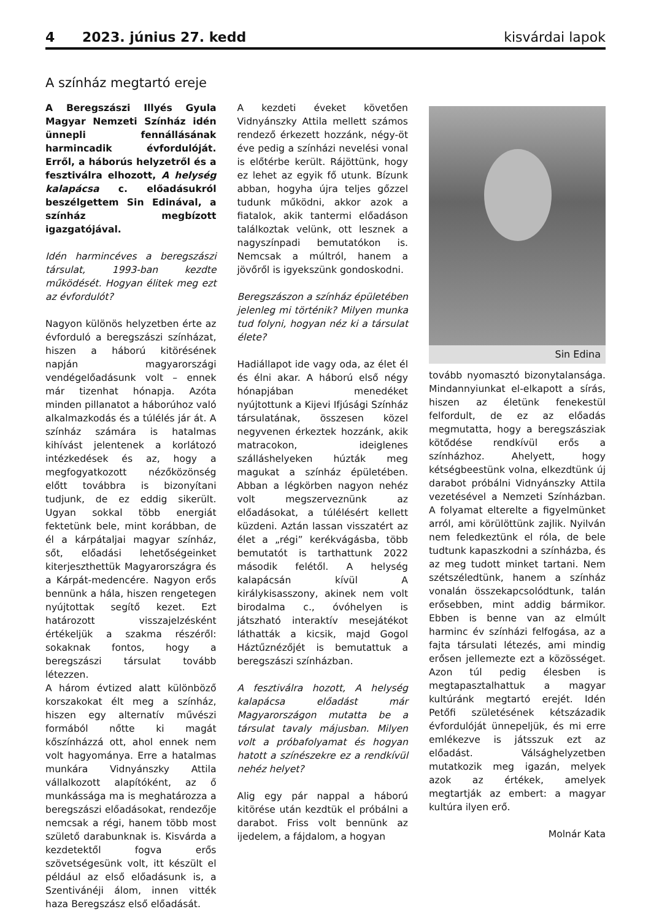4 2023. június 27. kedd kisvárdai lapok
A színház megtartó ereje
A Beregszászi Illyés Gyula Magyar Nemzeti Színház idén ünnepli fennállásának harmincadik évfordulóját. Erről, a háborús helyzetről és a fesztiválra elhozott, A helység kalapácsa c. előadásukról beszélgettem Sin Edinával, a színház megbízott igazgatójával.
Idén harmincéves a beregszászi társulat, 1993-ban kezdte működését. Hogyan élitek meg ezt az évfordulót?
Nagyon különös helyzetben érte az évforduló a beregszászi színházat, hiszen a háború kitörésének napján magyarországi vendégelőadásunk volt – ennek már tizenhat hónapja. Azóta minden pillanatot a háborúhoz való alkalmazkodás és a túlélés jár át. A színház számára is hatalmas kihívást jelentenek a korlátozó intézkedések és az, hogy a megfogyatkozott nézőközönség előtt továbbra is bizonyítani tudjunk, de ez eddig sikerült. Ugyan sokkal több energiát fektetünk bele, mint korábban, de él a kárpátaljai magyar színház, sőt, előadási lehetőségeinket kiterjeszthettük Magyarországra és a Kárpát-medencére. Nagyon erős bennünk a hála, hiszen rengetegen nyújtottak segítő kezet. Ezt határozott visszajelzésként értékeljük a szakma részéről: sokaknak fontos, hogy a beregszászi társulat tovább létezzen.
A három évtized alatt különböző korszakokat élt meg a színház, hiszen egy alternatív művészi formából nőtte ki magát kőszínházzá ott, ahol ennek nem volt hagyománya. Erre a hatalmas munkára Vidnyánszky Attila vállalkozott alapítóként, az ő munkássága ma is meghatározza a beregszászi előadásokat, rendezője nemcsak a régi, hanem több most születő darabunknak is. Kisvárda a kezdetektől fogva erős szövetségesünk volt, itt készült el például az első előadásunk is, a Szentivánéji álom, innen vitték haza Beregszász első előadását.
A kezdeti éveket követően Vidnyánszky Attila mellett számos rendező érkezett hozzánk, négy-öt éve pedig a színházi nevelési vonal is előtérbe került. Rájöttünk, hogy ez lehet az egyik fő utunk. Bízunk abban, hogyha újra teljes gőzzel tudunk működni, akkor azok a fiatalok, akik tantermi előadáson találkoztak velünk, ott lesznek a nagyszínpadi bemutatókon is. Nemcsak a múltról, hanem a jövőről is igyekszünk gondoskodni.
Beregszászon a színház épületében jelenleg mi történik? Milyen munka tud folyni, hogyan néz ki a társulat élete?
Hadiállapot ide vagy oda, az élet él és élni akar. A háború első négy hónapjában menedéket nyújtottunk a Kijevi Ifjúsági Színház társulatának, összesen közel negyvenen érkeztek hozzánk, akik matracokon, ideiglenes szálláshelyeken húzták meg magukat a színház épületében. Abban a légkörben nagyon nehéz volt megszerveznünk az előadásokat, a túlélésért kellett küzdeni. Aztán lassan visszatért az élet a „régi” kerékvágásba, több bemutatót is tarthattunk 2022 második felétől. A helység kalapácsán kívül A királykisasszony, akinek nem volt birodalma c., óvóhelyen is játszható interaktív mesejátékot láthatták a kicsik, majd Gogol Háztűznézőjét is bemutattuk a beregszászi színházban.
A fesztiválra hozott, A helység kalapácsa előadást már Magyarországon mutatta be a társulat tavaly májusban. Milyen volt a próbafolyamat és hogyan hatott a színészekre ez a rendkívül nehéz helyet?
Alig egy pár nappal a háború kitörése után kezdtük el próbálni a darabot. Friss volt bennünk az ijedelem, a fájdalom, a hogyan
Sin Edina
tovább nyomasztó bizonytalansága. Mindannyiunkat el-elkapott a sírás, hiszen az életünk fenekestül felfordult, de ez az előadás megmutatta, hogy a beregszásziak kötődése rendkívül erős a színházhoz. Ahelyett, hogy kétségbeestünk volna, elkezdtünk új darabot próbálni Vidnyánszky Attila vezetésével a Nemzeti Színházban. A folyamat elterelte a figyelmünket arról, ami körülöttünk zajlik. Nyilván nem feledkeztünk el róla, de bele tudtunk kapaszkodni a színházba, és az meg tudott minket tartani. Nem szétszéledtünk, hanem a színház vonalán összekapcsolódtunk, talán erősebben, mint addig bármikor. Ebben is benne van az elmúlt harminc év színházi felfogása, az a fajta társulati létezés, ami mindig erősen jellemezte ezt a közösséget. Azon túl pedig élesben is megtapasztalhattuk a magyar kultúránk megtartó erejét. Idén Petőfi születésének kétszázadik évfordulóját ünnepeljük, és mi erre emlékezve is játsszuk ezt az előadást. Válsághelyzetben mutatkozik meg igazán, melyek azok az értékek, amelyek megtartják az embert: a magyar kultúra ilyen erő.
Molnár Kata